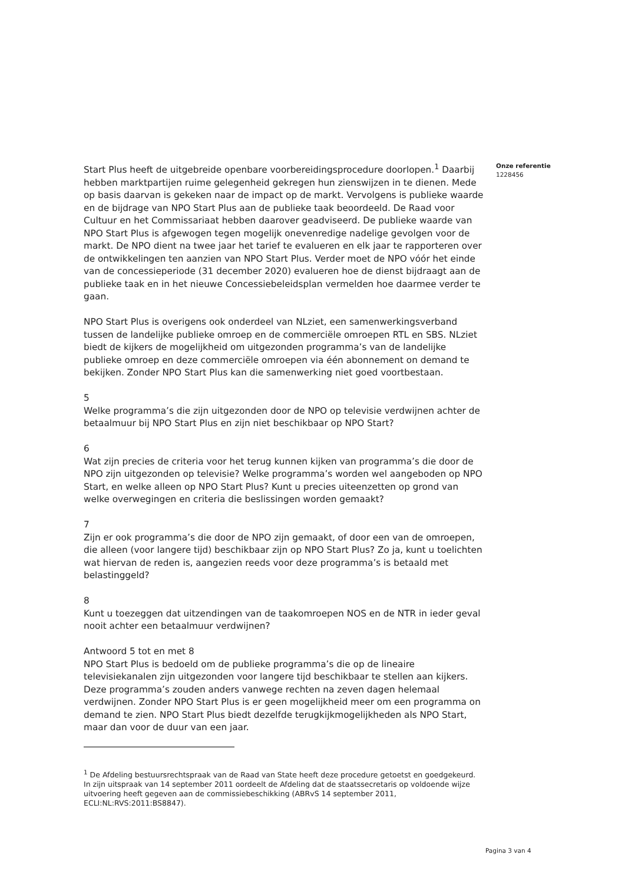Start Plus heeft de uitgebreide openbare voorbereidingsprocedure doorlopen.<sup>1</sup> Daarbij hebben marktpartijen ruime gelegenheid gekregen hun zienswijzen in te dienen. Mede op basis daarvan is gekeken naar de impact op de markt. Vervolgens is publieke waarde en de bijdrage van NPO Start Plus aan de publieke taak beoordeeld. De Raad voor Cultuur en het Commissariaat hebben daarover geadviseerd. De publieke waarde van NPO Start Plus is afgewogen tegen mogelijk onevenredige nadelige gevolgen voor de markt. De NPO dient na twee jaar het tarief te evalueren en elk jaar te rapporteren over de ontwikkelingen ten aanzien van NPO Start Plus. Verder moet de NPO vóór het einde van de concessieperiode (31 december 2020) evalueren hoe de dienst bijdraagt aan de publieke taak en in het nieuwe Concessiebeleidsplan vermelden hoe daarmee verder te gaan.
NPO Start Plus is overigens ook onderdeel van NLziet, een samenwerkingsverband tussen de landelijke publieke omroep en de commerciële omroepen RTL en SBS. NLziet biedt de kijkers de mogelijkheid om uitgezonden programma’s van de landelijke publieke omroep en deze commerciële omroepen via één abonnement on demand te bekijken. Zonder NPO Start Plus kan die samenwerking niet goed voortbestaan.
5
Welke programma’s die zijn uitgezonden door de NPO op televisie verdwijnen achter de betaalmuur bij NPO Start Plus en zijn niet beschikbaar op NPO Start?
6
Wat zijn precies de criteria voor het terug kunnen kijken van programma’s die door de NPO zijn uitgezonden op televisie? Welke programma’s worden wel aangeboden op NPO Start, en welke alleen op NPO Start Plus? Kunt u precies uiteenzetten op grond van welke overwegingen en criteria die beslissingen worden gemaakt?
7
Zijn er ook programma’s die door de NPO zijn gemaakt, of door een van de omroepen, die alleen (voor langere tijd) beschikbaar zijn op NPO Start Plus? Zo ja, kunt u toelichten wat hiervan de reden is, aangezien reeds voor deze programma’s is betaald met belastinggeld?
8
Kunt u toezeggen dat uitzendingen van de taakomroepen NOS en de NTR in ieder geval nooit achter een betaalmuur verdwijnen?
Antwoord 5 tot en met 8
NPO Start Plus is bedoeld om de publieke programma’s die op de lineaire televisiekanalen zijn uitgezonden voor langere tijd beschikbaar te stellen aan kijkers. Deze programma’s zouden anders vanwege rechten na zeven dagen helemaal verdwijnen. Zonder NPO Start Plus is er geen mogelijkheid meer om een programma on demand te zien. NPO Start Plus biedt dezelfde terugkijkmogelijkheden als NPO Start, maar dan voor de duur van een jaar.
<sup>1</sup> De Afdeling bestuursrechtspraak van de Raad van State heeft deze procedure getoetst en goedgekeurd. In zijn uitspraak van 14 september 2011 oordeelt de Afdeling dat de staatssecretaris op voldoende wijze uitvoering heeft gegeven aan de commissiebeschikking (ABRvS 14 september 2011, ECLI:NL:RVS:2011:BS8847).
Onze referentie
1228456
Pagina 3 van 4